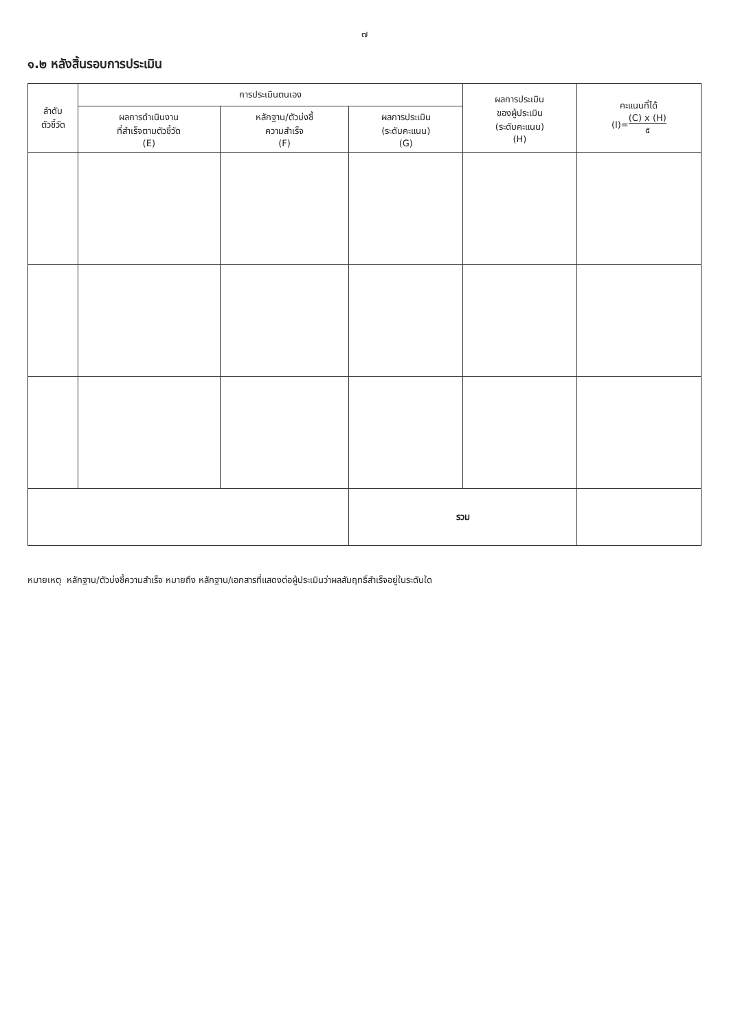๗
๑.๒ หลังสิ้นรอบการประเมิน
| ลำดับ ตัวชี้วัด | การประเมินตนเอง | | | ผลการประเมิน ของผู้ประเมิน (ระดับคะแนน) (H) | คะแนนที่ได้ (I)= (C) x (H) ๕ |
| --- | --- | --- | --- | --- | --- |
| | ผลการดำเนินงาน ที่สำเร็จตามตัวชี้วัด (E) | หลักฐาน/ตัวบ่งชี้ ความสำเร็จ (F) | ผลการประเมิน (ระดับคะแนน) (G) | | |
| | | | รวม | | |
หมายเหตุ หลักฐาน/ตัวบ่งชี้ความสำเร็จ หมายถึง หลักฐาน/เอกสารที่แสดงต่อผู้ประเมินว่าผลสัมฤทธิ์สำเร็จอยู่ในระดับใด